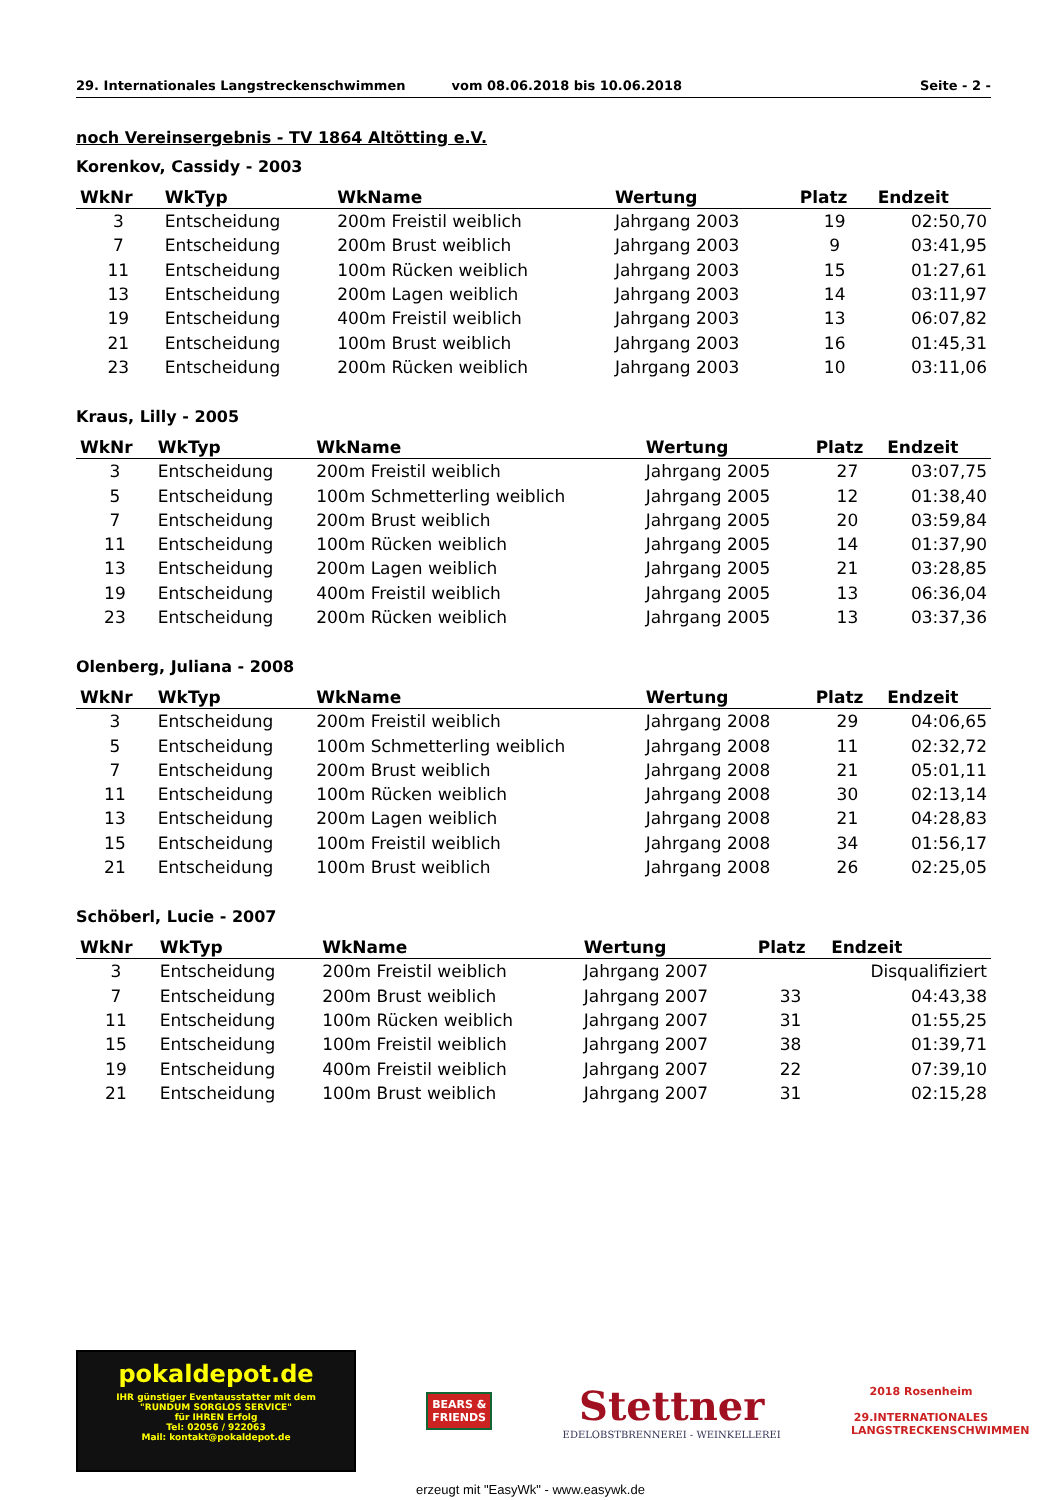29. Internationales Langstreckenschwimmen vom 08.06.2018 bis 10.06.2018 Seite - 2 -
noch Vereinsergebnis - TV 1864 Altötting e.V.
Korenkov, Cassidy - 2003
| WkNr | WkTyp | WkName | Wertung | Platz | Endzeit |
| --- | --- | --- | --- | --- | --- |
| 3 | Entscheidung | 200m Freistil weiblich | Jahrgang 2003 | 19 | 02:50,70 |
| 7 | Entscheidung | 200m Brust weiblich | Jahrgang 2003 | 9 | 03:41,95 |
| 11 | Entscheidung | 100m Rücken weiblich | Jahrgang 2003 | 15 | 01:27,61 |
| 13 | Entscheidung | 200m Lagen weiblich | Jahrgang 2003 | 14 | 03:11,97 |
| 19 | Entscheidung | 400m Freistil weiblich | Jahrgang 2003 | 13 | 06:07,82 |
| 21 | Entscheidung | 100m Brust weiblich | Jahrgang 2003 | 16 | 01:45,31 |
| 23 | Entscheidung | 200m Rücken weiblich | Jahrgang 2003 | 10 | 03:11,06 |
Kraus, Lilly - 2005
| WkNr | WkTyp | WkName | Wertung | Platz | Endzeit |
| --- | --- | --- | --- | --- | --- |
| 3 | Entscheidung | 200m Freistil weiblich | Jahrgang 2005 | 27 | 03:07,75 |
| 5 | Entscheidung | 100m Schmetterling weiblich | Jahrgang 2005 | 12 | 01:38,40 |
| 7 | Entscheidung | 200m Brust weiblich | Jahrgang 2005 | 20 | 03:59,84 |
| 11 | Entscheidung | 100m Rücken weiblich | Jahrgang 2005 | 14 | 01:37,90 |
| 13 | Entscheidung | 200m Lagen weiblich | Jahrgang 2005 | 21 | 03:28,85 |
| 19 | Entscheidung | 400m Freistil weiblich | Jahrgang 2005 | 13 | 06:36,04 |
| 23 | Entscheidung | 200m Rücken weiblich | Jahrgang 2005 | 13 | 03:37,36 |
Olenberg, Juliana - 2008
| WkNr | WkTyp | WkName | Wertung | Platz | Endzeit |
| --- | --- | --- | --- | --- | --- |
| 3 | Entscheidung | 200m Freistil weiblich | Jahrgang 2008 | 29 | 04:06,65 |
| 5 | Entscheidung | 100m Schmetterling weiblich | Jahrgang 2008 | 11 | 02:32,72 |
| 7 | Entscheidung | 200m Brust weiblich | Jahrgang 2008 | 21 | 05:01,11 |
| 11 | Entscheidung | 100m Rücken weiblich | Jahrgang 2008 | 30 | 02:13,14 |
| 13 | Entscheidung | 200m Lagen weiblich | Jahrgang 2008 | 21 | 04:28,83 |
| 15 | Entscheidung | 100m Freistil weiblich | Jahrgang 2008 | 34 | 01:56,17 |
| 21 | Entscheidung | 100m Brust weiblich | Jahrgang 2008 | 26 | 02:25,05 |
Schöberl, Lucie - 2007
| WkNr | WkTyp | WkName | Wertung | Platz | Endzeit |
| --- | --- | --- | --- | --- | --- |
| 3 | Entscheidung | 200m Freistil weiblich | Jahrgang 2007 | | Disqualifiziert |
| 7 | Entscheidung | 200m Brust weiblich | Jahrgang 2007 | 33 | 04:43,38 |
| 11 | Entscheidung | 100m Rücken weiblich | Jahrgang 2007 | 31 | 01:55,25 |
| 15 | Entscheidung | 100m Freistil weiblich | Jahrgang 2007 | 38 | 01:39,71 |
| 19 | Entscheidung | 400m Freistil weiblich | Jahrgang 2007 | 22 | 07:39,10 |
| 21 | Entscheidung | 100m Brust weiblich | Jahrgang 2007 | 31 | 02:15,28 |
pokaldepot.de
IHR günstiger Eventausstatter mit dem
"RUNDUM SORGLOS SERVICE"
für IHREN Erfolg
Tel: 02056 / 922063
Mail: kontakt@pokaldepot.de
BEARS &
FRIENDS
Stettner
EDELOBSTBRENNEREI - WEINKELLEREI
2018 Rosenheim
29.INTERNATIONALES
LANGSTRECKENSCHWIMMEN
erzeugt mit "EasyWk" - www.easywk.de